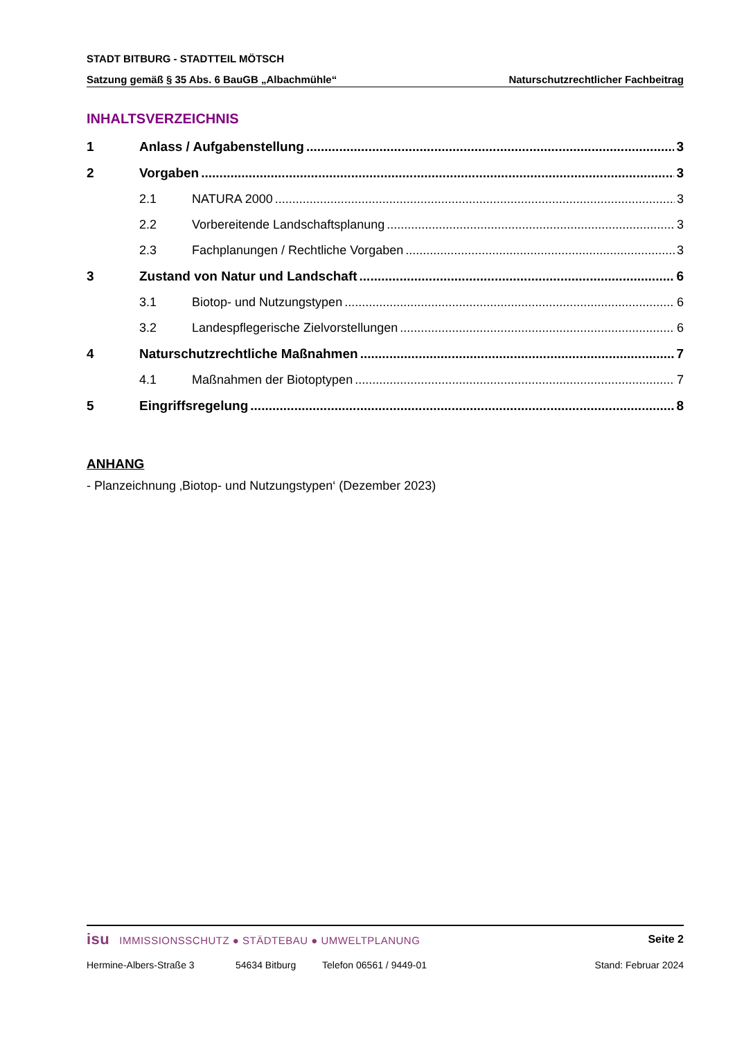STADT BITBURG - STADTTEIL MÖTSCH
Satzung gemäß § 35 Abs. 6 BauGB „Albachmühle“Naturschutzrechtlicher Fachbeitrag
INHALTSVERZEICHNIS
1 Anlass / Aufgabenstellung 3
2 Vorgaben 3
2.1 NATURA 2000 3
2.2 Vorbereitende Landschaftsplanung 3
2.3 Fachplanungen / Rechtliche Vorgaben 3
3 Zustand von Natur und Landschaft 6
3.1 Biotop- und Nutzungstypen 6
3.2 Landespflegerische Zielvorstellungen 6
4 Naturschutzrechtliche Maßnahmen 7
4.1 Maßnahmen der Biotoptypen 7
5 Eingriffsregelung 8
ANHANG
- Planzeichnung ‚Biotop- und Nutzungstypen‘ (Dezember 2023)
isu IMMISSIONSSCHUTZ ● STÄDTEBAU ● UMWELTPLANUNG Seite 2
Hermine-Albers-Straße 3 54634 Bitburg Telefon 06561 / 9449-01 Stand: Februar 2024